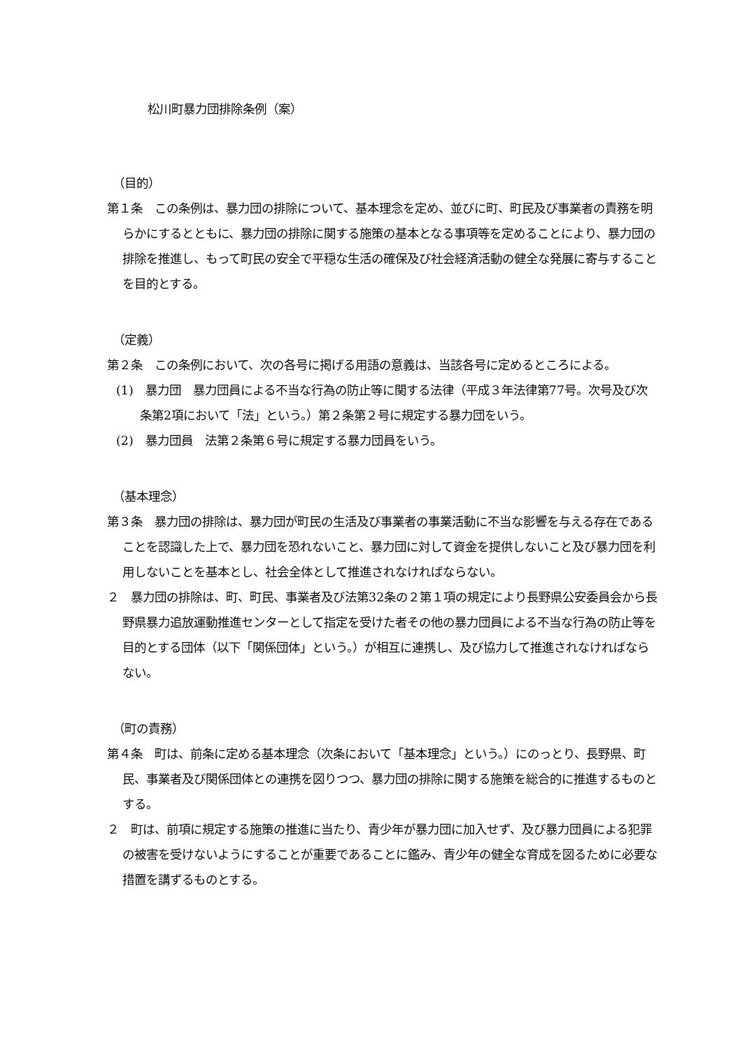松川町暴力団排除条例（案）
（目的）
第１条　この条例は、暴力団の排除について、基本理念を定め、並びに町、町民及び事業者の責務を明らかにするとともに、暴力団の排除に関する施策の基本となる事項等を定めることにより、暴力団の排除を推進し、もって町民の安全で平穏な生活の確保及び社会経済活動の健全な発展に寄与することを目的とする。
（定義）
第２条　この条例において、次の各号に掲げる用語の意義は、当該各号に定めるところによる。
(1)　暴力団　暴力団員による不当な行為の防止等に関する法律（平成３年法律第77号。次号及び次条第2項において「法」という。）第２条第２号に規定する暴力団をいう。
(2)　暴力団員　法第２条第６号に規定する暴力団員をいう。
（基本理念）
第３条　暴力団の排除は、暴力団が町民の生活及び事業者の事業活動に不当な影響を与える存在であることを認識した上で、暴力団を恐れないこと、暴力団に対して資金を提供しないこと及び暴力団を利用しないことを基本とし、社会全体として推進されなければならない。
２　暴力団の排除は、町、町民、事業者及び法第32条の２第１項の規定により長野県公安委員会から長野県暴力追放運動推進センターとして指定を受けた者その他の暴力団員による不当な行為の防止等を目的とする団体（以下「関係団体」という。）が相互に連携し、及び協力して推進されなければならない。
（町の責務）
第４条　町は、前条に定める基本理念（次条において「基本理念」という。）にのっとり、長野県、町民、事業者及び関係団体との連携を図りつつ、暴力団の排除に関する施策を総合的に推進するものとする。
２　町は、前項に規定する施策の推進に当たり、青少年が暴力団に加入せず、及び暴力団員による犯罪の被害を受けないようにすることが重要であることに鑑み、青少年の健全な育成を図るために必要な措置を講ずるものとする。